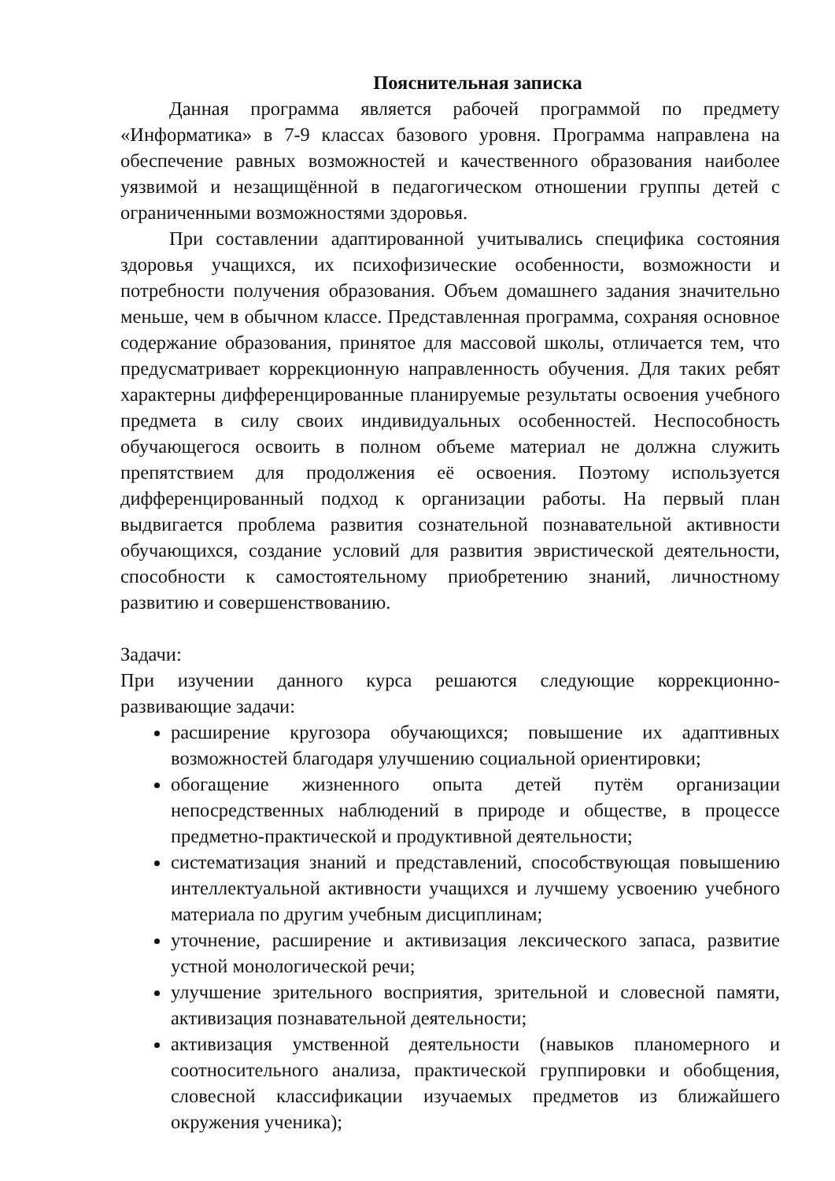Пояснительная записка
Данная программа является рабочей программой по предмету «Информатика» в 7-9 классах базового уровня. Программа направлена на обеспечение равных возможностей и качественного образования наиболее уязвимой и незащищённой в педагогическом отношении группы детей с ограниченными возможностями здоровья.
При составлении адаптированной учитывались специфика состояния здоровья учащихся, их психофизические особенности, возможности и потребности получения образования. Объем домашнего задания значительно меньше, чем в обычном классе. Представленная программа, сохраняя основное содержание образования, принятое для массовой школы, отличается тем, что предусматривает коррекционную направленность обучения. Для таких ребят характерны дифференцированные планируемые результаты освоения учебного предмета в силу своих индивидуальных особенностей. Неспособность обучающегося освоить в полном объеме материал не должна служить препятствием для продолжения её освоения. Поэтому используется дифференцированный подход к организации работы. На первый план выдвигается проблема развития сознательной познавательной активности обучающихся, создание условий для развития эвристической деятельности, способности к самостоятельному приобретению знаний, личностному развитию и совершенствованию.
Задачи:
При изучении данного курса решаются следующие коррекционно-развивающие задачи:
расширение кругозора обучающихся; повышение их адаптивных возможностей благодаря улучшению социальной ориентировки;
обогащение жизненного опыта детей путём организации непосредственных наблюдений в природе и обществе, в процессе предметно-практической и продуктивной деятельности;
систематизация знаний и представлений, способствующая повышению интеллектуальной активности учащихся и лучшему усвоению учебного материала по другим учебным дисциплинам;
уточнение, расширение и активизация лексического запаса, развитие устной монологической речи;
улучшение зрительного восприятия, зрительной и словесной памяти, активизация познавательной деятельности;
активизация умственной деятельности (навыков планомерного и соотносительного анализа, практической группировки и обобщения, словесной классификации изучаемых предметов из ближайшего окружения ученика);